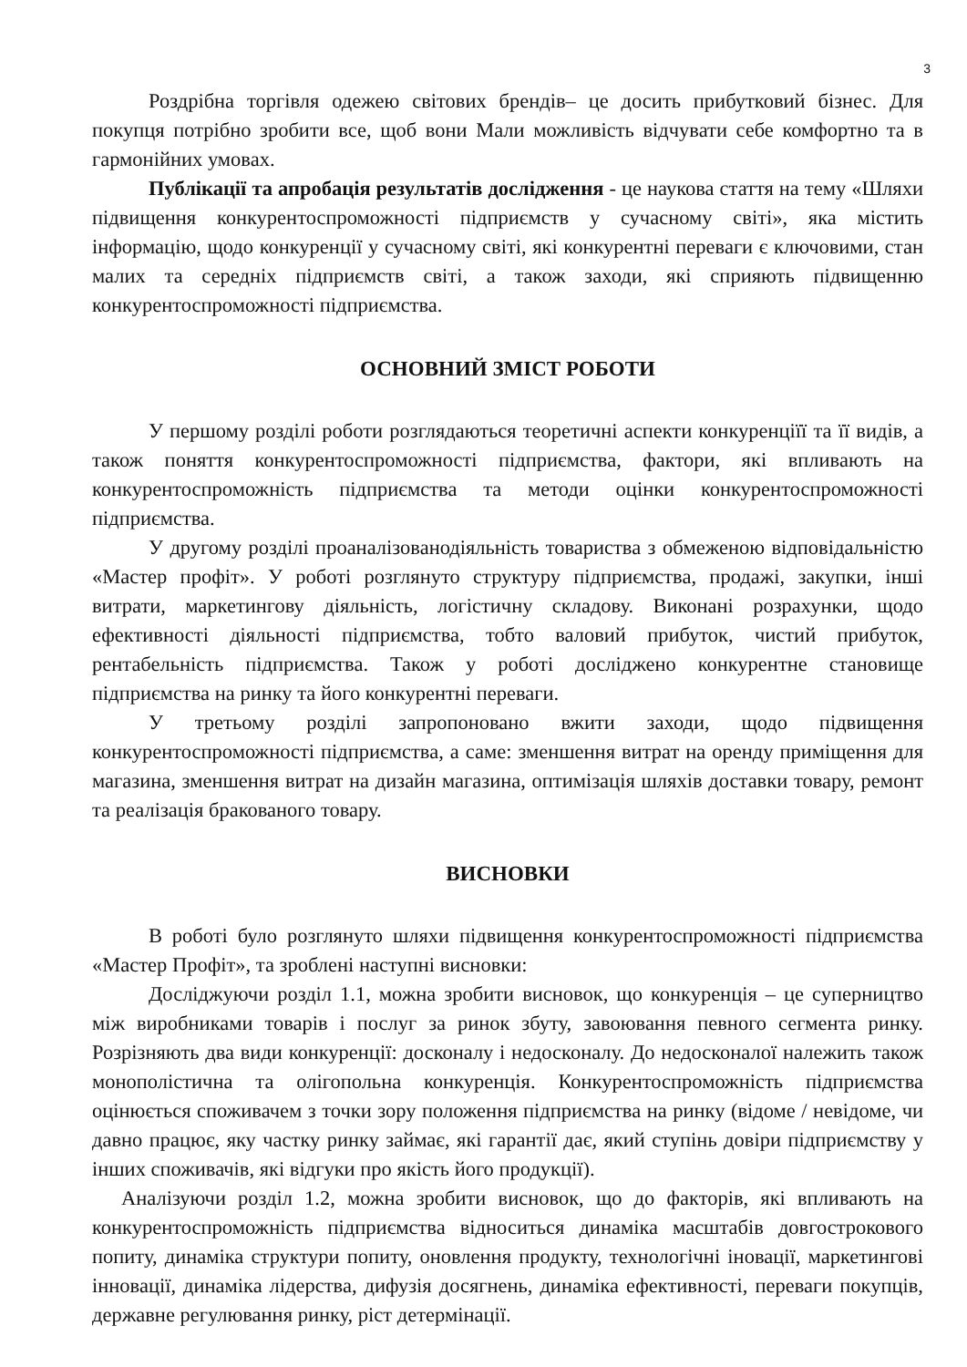3
Роздрібна торгівля одежею світових брендів– це досить прибутковий бізнес. Для покупця потрібно зробити все, щоб вони Мали можливість відчувати себе комфортно та в гармонійних умовах.
Публікації та апробація результатів дослідження - це наукова стаття на тему «Шляхи підвищення конкурентоспроможності підприємств у сучасному світі», яка містить інформацію, щодо конкуренції у сучасному світі, які конкурентні переваги є ключовими, стан малих та середніх підприємств світі, а також заходи, які сприяють підвищенню конкурентоспроможності підприємства.
ОСНОВНИЙ ЗМІСТ РОБОТИ
У першому розділі роботи розглядаються теоретичні аспекти конкуренціїї та її видів, а також поняття конкурентоспроможності підприємства, фактори, які впливають на конкурентоспроможність підприємства та методи оцінки конкурентоспроможності підприємства.
У другому розділі проаналізованодіяльність товариства з обмеженою відповідальністю «Мастер профіт». У роботі розглянуто структуру підприємства, продажі, закупки, інші витрати, маркетингову діяльність, логістичну складову. Виконані розрахунки, щодо ефективності діяльності підприємства, тобто валовий прибуток, чистий прибуток, рентабельність підприємства. Також у роботі досліджено конкурентне становище підприємства на ринку та його конкурентні переваги.
У третьому розділі запропоновано вжити заходи, щодо підвищення конкурентоспроможності підприємства, а саме: зменшення витрат на оренду приміщення для магазина, зменшення витрат на дизайн магазина, оптимізація шляхів доставки товару, ремонт та реалізація бракованого товару.
ВИСНОВКИ
В роботі було розглянуто шляхи підвищення конкурентоспроможності підприємства «Мастер Профіт», та зроблені наступні висновки:
Досліджуючи розділ 1.1, можна зробити висновок, що конкуренція – це суперництво між виробниками товарів і послуг за ринок збуту, завоювання певного сегмента ринку. Розрізняють два види конкуренції: досконалу і недосконалу. До недосконалої належить також монополістична та олігопольна конкуренція. Конкурентоспроможність підприємства оцінюється споживачем з точки зору положення підприємства на ринку (відоме / невідоме, чи давно працює, яку частку ринку займає, які гарантії дає, який ступінь довіри підприємству у інших споживачів, які відгуки про якість його продукції).
Аналізуючи розділ 1.2, можна зробити висновок, що до факторів, які впливають на конкурентоспроможність підприємства відноситься динаміка масштабів довгострокового попиту, динаміка структури попиту, оновлення продукту, технологічні іновації, маркетингові інновації, динаміка лідерства, дифузія досягнень, динаміка ефективності, переваги покупців, державне регулювання ринку, ріст детермінації.